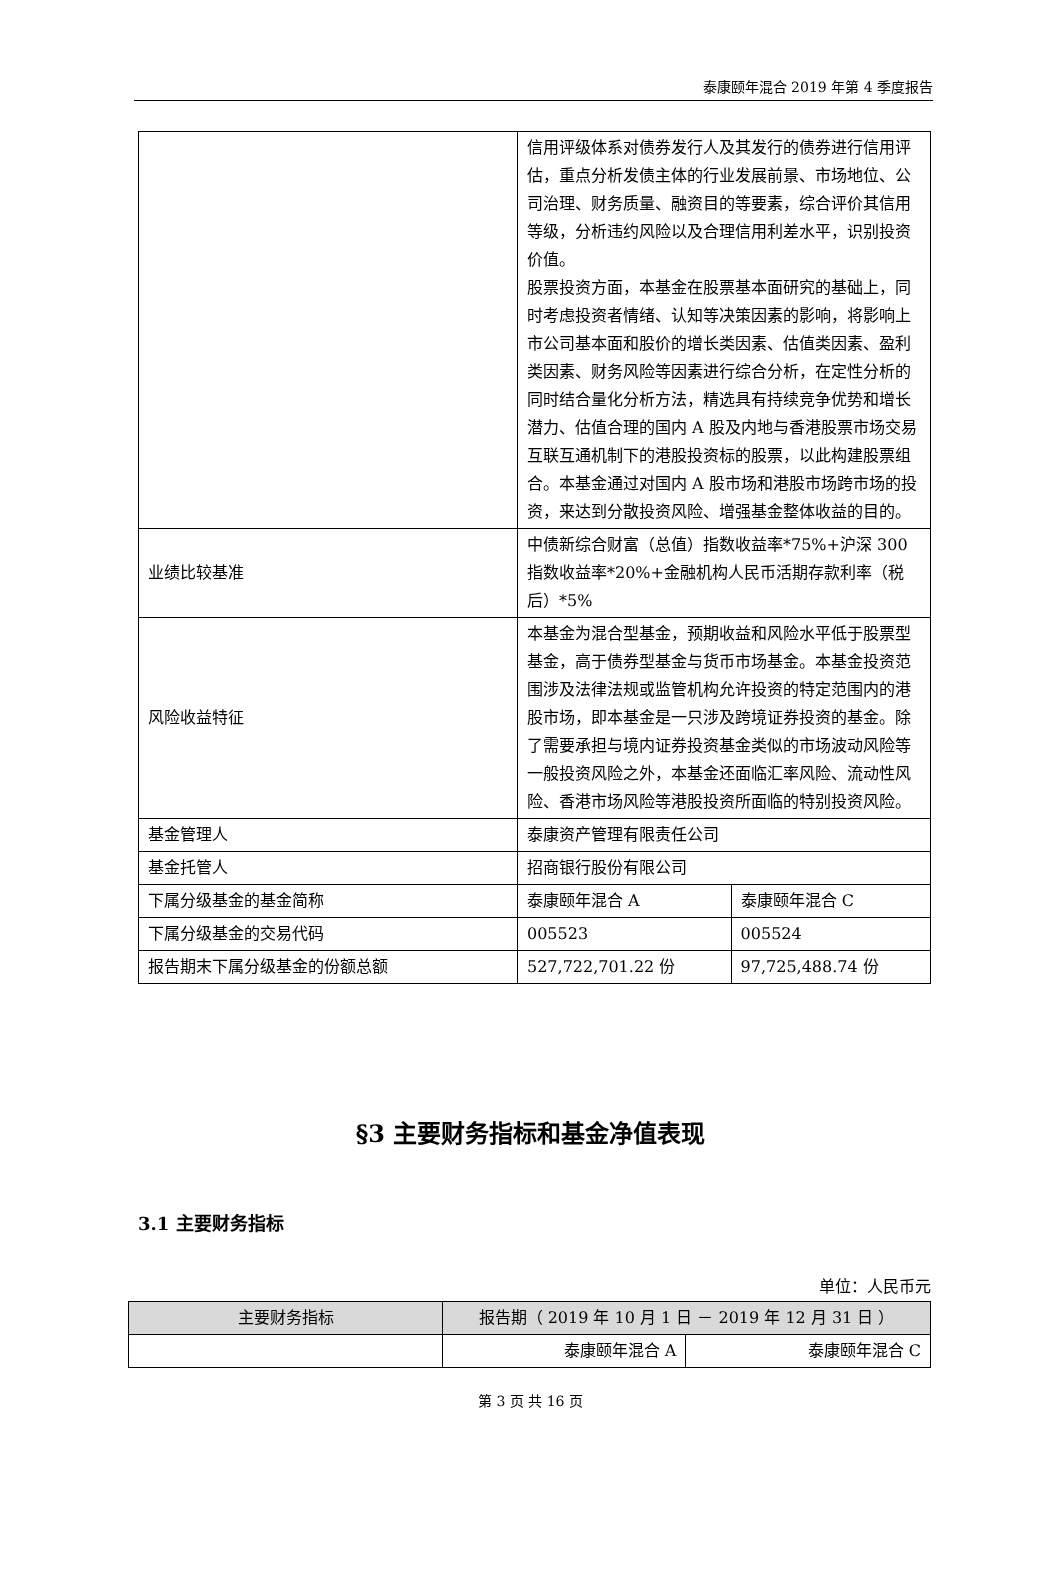泰康颐年混合 2019 年第 4 季度报告
| | 信用评级体系对债券发行人及其发行的债券进行信用评估，重点分析发债主体的行业发展前景、市场地位、公司治理、财务质量、融资目的等要素，综合评价其信用等级，分析违约风险以及合理信用利差水平，识别投资价值。 股票投资方面，本基金在股票基本面研究的基础上，同时考虑投资者情绪、认知等决策因素的影响，将影响上市公司基本面和股价的增长类因素、估值类因素、盈利类因素、财务风险等因素进行综合分析，在定性分析的同时结合量化分析方法，精选具有持续竞争优势和增长潜力、估值合理的国内 A 股及内地与香港股票市场交易互联互通机制下的港股投资标的股票，以此构建股票组合。本基金通过对国内 A 股市场和港股市场跨市场的投资，来达到分散投资风险、增强基金整体收益的目的。 | |
| 业绩比较基准 | 中债新综合财富（总值）指数收益率*75%+沪深 300 指数收益率*20%+金融机构人民币活期存款利率（税后）*5% | |
| 风险收益特征 | 本基金为混合型基金，预期收益和风险水平低于股票型基金，高于债券型基金与货币市场基金。本基金投资范围涉及法律法规或监管机构允许投资的特定范围内的港股市场，即本基金是一只涉及跨境证券投资的基金。除了需要承担与境内证券投资基金类似的市场波动风险等一般投资风险之外，本基金还面临汇率风险、流动性风险、香港市场风险等港股投资所面临的特别投资风险。 | |
| 基金管理人 | 泰康资产管理有限责任公司 | |
| 基金托管人 | 招商银行股份有限公司 | |
| 下属分级基金的基金简称 | 泰康颐年混合 A | 泰康颐年混合 C |
| 下属分级基金的交易代码 | 005523 | 005524 |
| 报告期末下属分级基金的份额总额 | 527,722,701.22 份 | 97,725,488.74 份 |
§3 主要财务指标和基金净值表现
3.1 主要财务指标
单位：人民币元
| 主要财务指标 | 报告期（ 2019 年 10 月 1 日 － 2019 年 12 月 31 日 ） | |
| --- | --- | --- |
| | 泰康颐年混合 A | 泰康颐年混合 C |
第 3 页 共 16 页